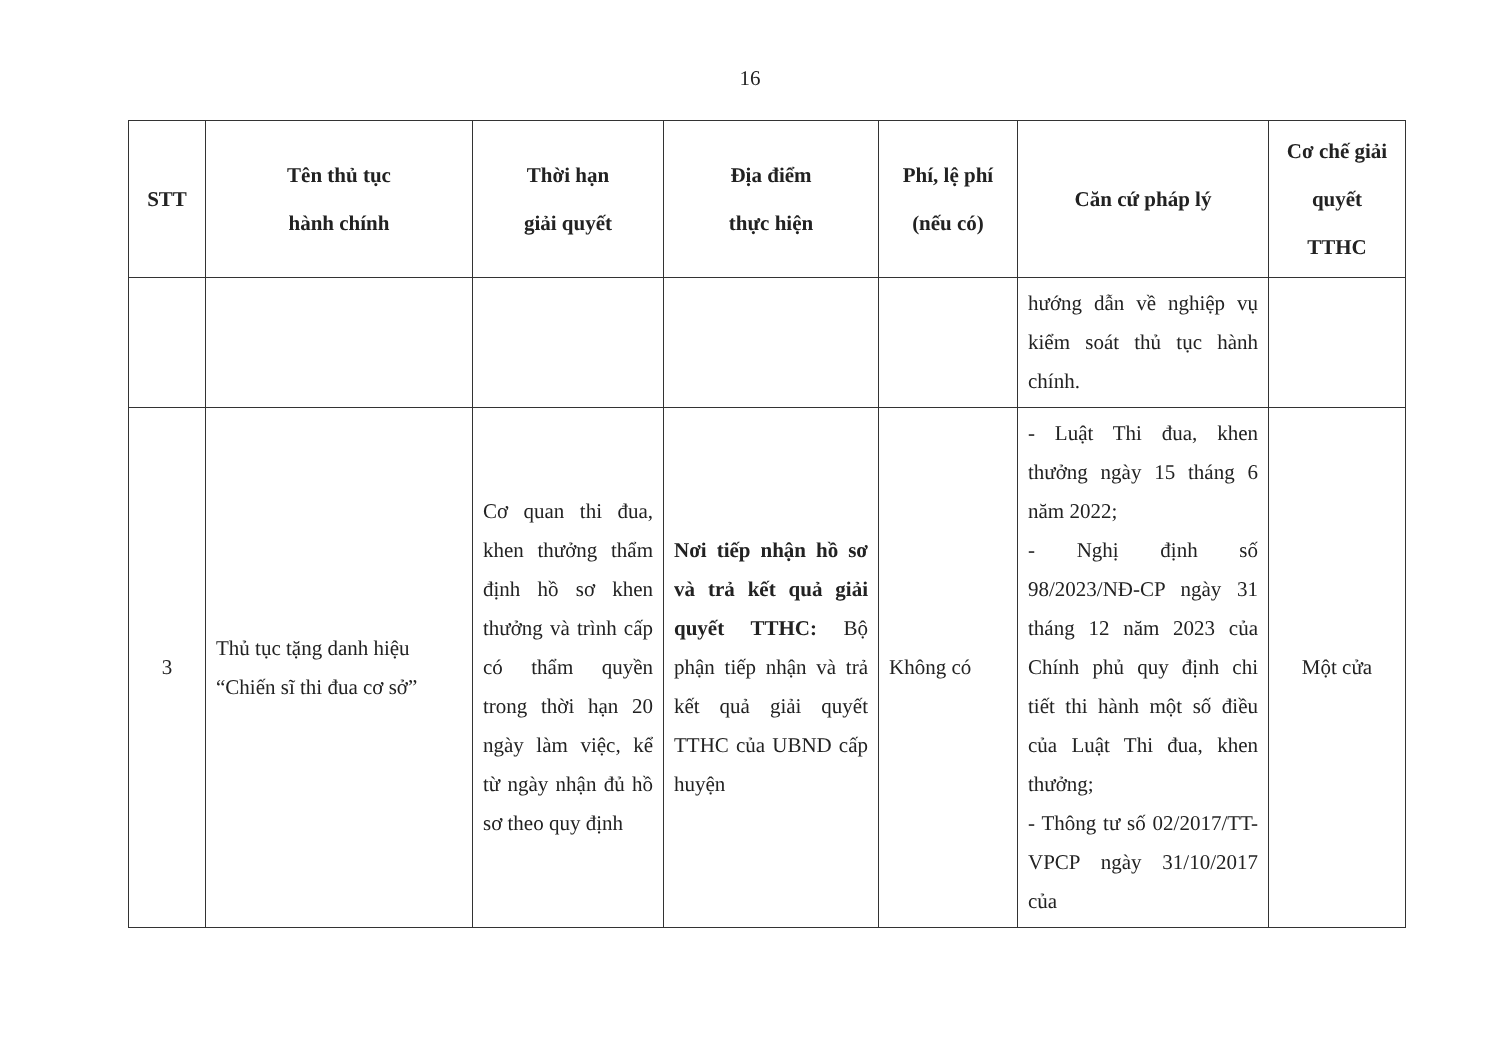16
| STT | Tên thủ tục hành chính | Thời hạn giải quyết | Địa điểm thực hiện | Phí, lệ phí (nếu có) | Căn cứ pháp lý | Cơ chế giải quyết TTHC |
| --- | --- | --- | --- | --- | --- | --- |
| | | | | | hướng dẫn về nghiệp vụ kiểm soát thủ tục hành chính. | |
| 3 | Thủ tục tặng danh hiệu “Chiến sĩ thi đua cơ sở” | Cơ quan thi đua, khen thưởng thẩm định hồ sơ khen thưởng và trình cấp có thẩm quyền trong thời hạn 20 ngày làm việc, kể từ ngày nhận đủ hồ sơ theo quy định | Nơi tiếp nhận hồ sơ và trả kết quả giải quyết TTHC: Bộ phận tiếp nhận và trả kết quả giải quyết TTHC của UBND cấp huyện | Không có | - Luật Thi đua, khen thưởng ngày 15 tháng 6 năm 2022; - Nghị định số 98/2023/NĐ-CP ngày 31 tháng 12 năm 2023 của Chính phủ quy định chi tiết thi hành một số điều của Luật Thi đua, khen thưởng; - Thông tư số 02/2017/TT-VPCP ngày 31/10/2017 của | Một cửa |